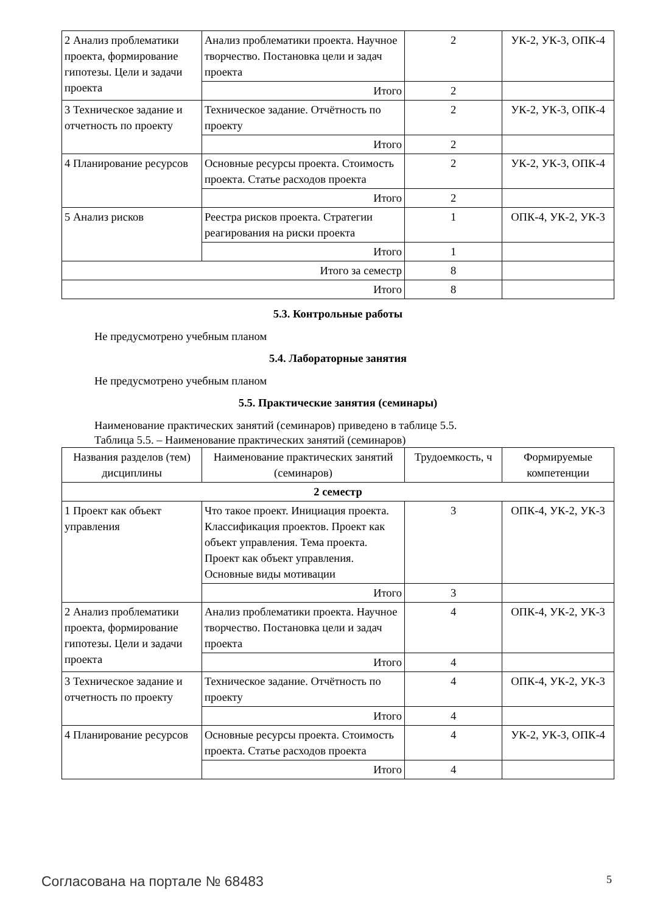| 2 Анализ проблематики проекта, формирование гипотезы. Цели и задачи проекта | Анализ проблематики проекта. Научное творчество. Постановка цели и задач проекта | 2 | УК-2, УК-3, ОПК-4 |
| | Итого | 2 | |
| 3 Техническое задание и отчетность по проекту | Техническое задание. Отчётность по проекту | 2 | УК-2, УК-3, ОПК-4 |
| | Итого | 2 | |
| 4 Планирование ресурсов | Основные ресурсы проекта. Стоимость проекта. Статье расходов проекта | 2 | УК-2, УК-3, ОПК-4 |
| | Итого | 2 | |
| 5 Анализ рисков | Реестра рисков проекта. Стратегии реагирования на риски проекта | 1 | ОПК-4, УК-2, УК-3 |
| | Итого | 1 | |
| Итого за семестр | | 8 | |
| Итого | | 8 | |
5.3. Контрольные работы
Не предусмотрено учебным планом
5.4. Лабораторные занятия
Не предусмотрено учебным планом
5.5. Практические занятия (семинары)
Наименование практических занятий (семинаров) приведено в таблице 5.5.
Таблица 5.5. – Наименование практических занятий (семинаров)
| Названия разделов (тем) дисциплины | Наименование практических занятий (семинаров) | Трудоемкость, ч | Формируемые компетенции |
| --- | --- | --- | --- |
| 2 семестр | | | |
| 1 Проект как объект управления | Что такое проект. Инициация проекта. Классификация проектов. Проект как объект управления. Тема проекта. Проект как объект управления. Основные виды мотивации | 3 | ОПК-4, УК-2, УК-3 |
| | Итого | 3 | |
| 2 Анализ проблематики проекта, формирование гипотезы. Цели и задачи проекта | Анализ проблематики проекта. Научное творчество. Постановка цели и задач проекта | 4 | ОПК-4, УК-2, УК-3 |
| | Итого | 4 | |
| 3 Техническое задание и отчетность по проекту | Техническое задание. Отчётность по проекту | 4 | ОПК-4, УК-2, УК-3 |
| | Итого | 4 | |
| 4 Планирование ресурсов | Основные ресурсы проекта. Стоимость проекта. Статье расходов проекта | 4 | УК-2, УК-3, ОПК-4 |
| | Итого | 4 | |
Согласована на портале № 68483 5